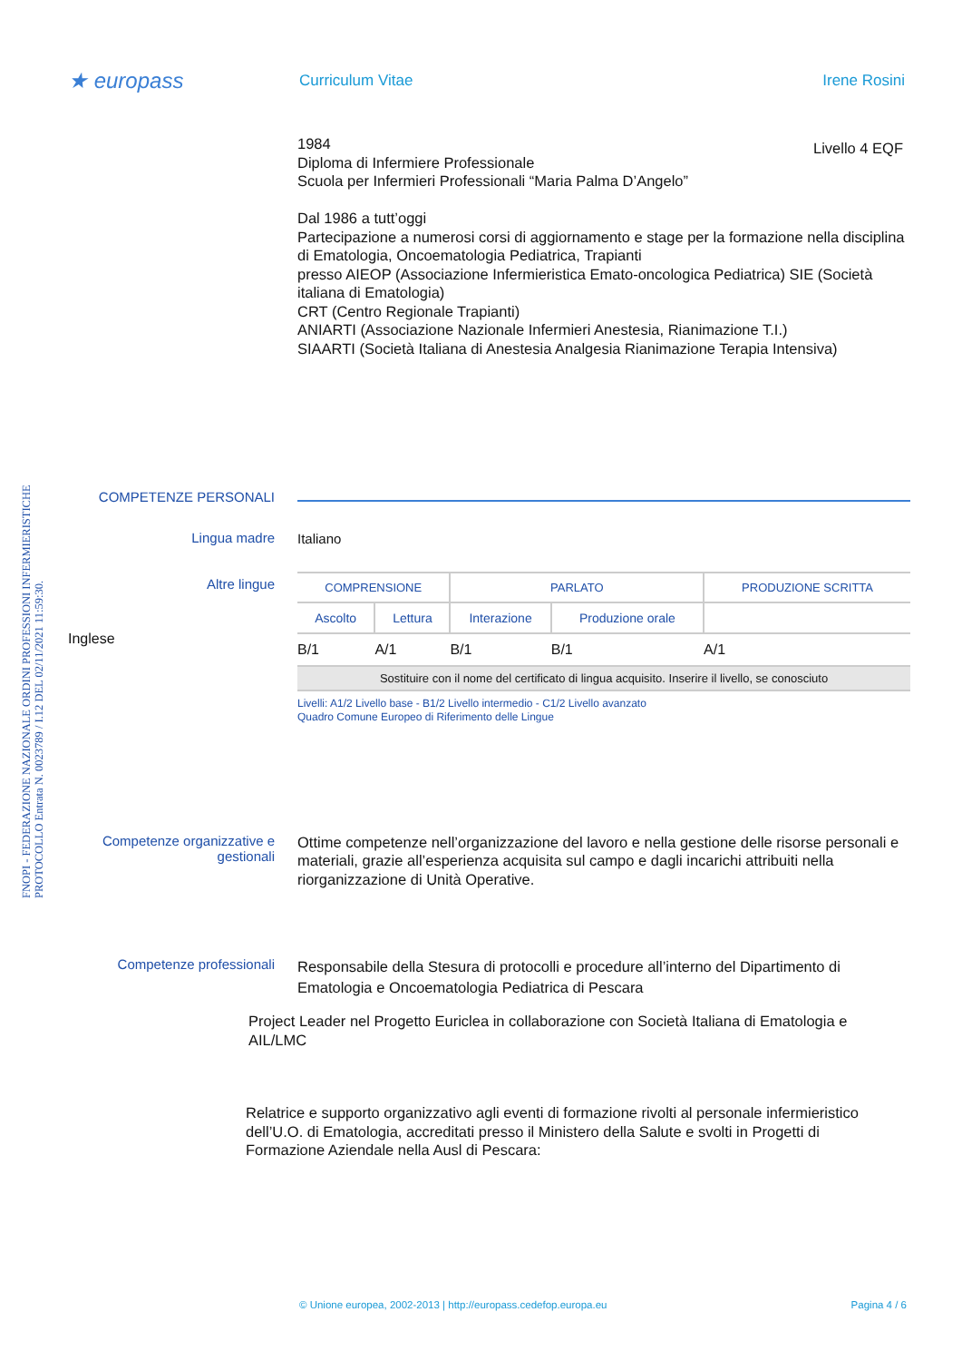FNOPI - FEDERAZIONE NAZIONALE ORDINI PROFESSIONI INFERMIERISTICHE
PROTOCOLLO Entrata N. 0023789 / I.12 DEL 02/11/2021 11:59:30.
★ europass
Curriculum Vitae Irene Rosini
Livello 4 EQF
1984
Diploma di Infermiere Professionale
Scuola per Infermieri Professionali “Maria Palma D’Angelo”
Dal 1986 a tutt’oggi
Partecipazione a numerosi corsi di aggiornamento e stage per la formazione nella disciplina di Ematologia, Oncoematologia Pediatrica, Trapianti
presso AIEOP (Associazione Infermieristica Emato-oncologica Pediatrica) SIE (Società italiana di Ematologia)
CRT (Centro Regionale Trapianti)
ANIARTI (Associazione Nazionale Infermieri Anestesia, Rianimazione T.I.)
SIAARTI (Società Italiana di Anestesia Analgesia Rianimazione Terapia Intensiva)
COMPETENZE PERSONALI
Lingua madre
Italiano
Altre lingue
| COMPRENSIONE | | PARLATO | | PRODUZIONE SCRITTA |
| Ascolto | Lettura | Interazione | Produzione orale | |
| B/1 | A/1 | B/1 | B/1 | A/1 |
| Sostituire con il nome del certificato di lingua acquisito. Inserire il livello, se conosciuto | | | | |
Livelli: A1/2 Livello base - B1/2 Livello intermedio - C1/2 Livello avanzato
Quadro Comune Europeo di Riferimento delle Lingue
Inglese
Competenze organizzative e gestionali
Ottime competenze nell’organizzazione del lavoro e nella gestione delle risorse personali e materiali, grazie all’esperienza acquisita sul campo e dagli incarichi attribuiti nella riorganizzazione di Unità Operative.
Competenze professionali
Responsabile della Stesura di protocolli e procedure all’interno del Dipartimento di Ematologia e Oncoematologia Pediatrica di Pescara
Project Leader nel Progetto Euriclea in collaborazione con Società Italiana di Ematologia e AIL/LMC
Relatrice e supporto organizzativo agli eventi di formazione rivolti al personale infermieristico dell’U.O. di Ematologia, accreditati presso il Ministero della Salute e svolti in Progetti di Formazione Aziendale nella Ausl di Pescara:
© Unione europea, 2002-2013 | http://europass.cedefop.europa.eu Pagina 4 / 6